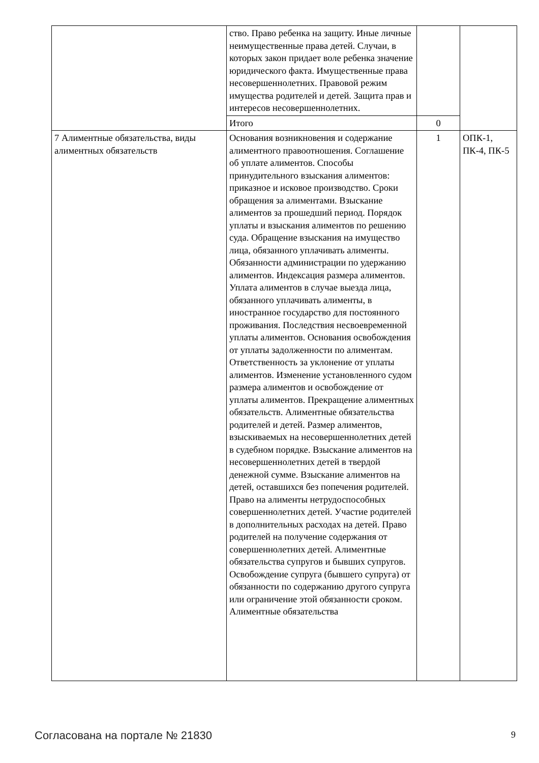| | ство. Право ребенка на защиту. Иные личные неимущественные права детей. Случаи, в которых закон придает воле ребенка значение юридического факта. Имущественные права несовершеннолетних. Правовой режим имущества родителей и детей. Защита прав и интересов несовершеннолетних. | | |
| | Итого | 0 | |
| 7 Алиментные обязательства, виды алиментных обязательств | Основания возникновения и содержание алиментного правоотношения. Соглашение об уплате алиментов. Способы принудительного взыскания алиментов: приказное и исковое производство. Сроки обращения за алиментами. Взыскание алиментов за прошедший период. Порядок уплаты и взыскания алиментов по решению суда. Обращение взыскания на имущество лица, обязанного уплачивать алименты. Обязанности администрации по удержанию алиментов. Индексация размера алиментов. Уплата алиментов в случае выезда лица, обязанного уплачивать алименты, в иностранное государство для постоянного проживания. Последствия несвоевременной уплаты алиментов. Основания освобождения от уплаты задолженности по алиментам. Ответственность за уклонение от уплаты алиментов. Изменение установленного судом размера алиментов и освобождение от уплаты алиментов. Прекращение алиментных обязательств. Алиментные обязательства родителей и детей. Размер алиментов, взыскиваемых на несовершеннолетних детей в судебном порядке. Взыскание алиментов на несовершеннолетних детей в твердой денежной сумме. Взыскание алиментов на детей, оставшихся без попечения родителей. Право на алименты нетрудоспособных совершеннолетних детей. Участие родителей в дополнительных расходах на детей. Право родителей на получение содержания от совершеннолетних детей. Алиментные обязательства супругов и бывших супругов. Освобождение супруга (бывшего супруга) от обязанности по содержанию другого супруга или ограничение этой обязанности сроком. Алиментные обязательства | 1 | ОПК-1, ПК-4, ПК-5 |
Согласована на портале № 21830 9